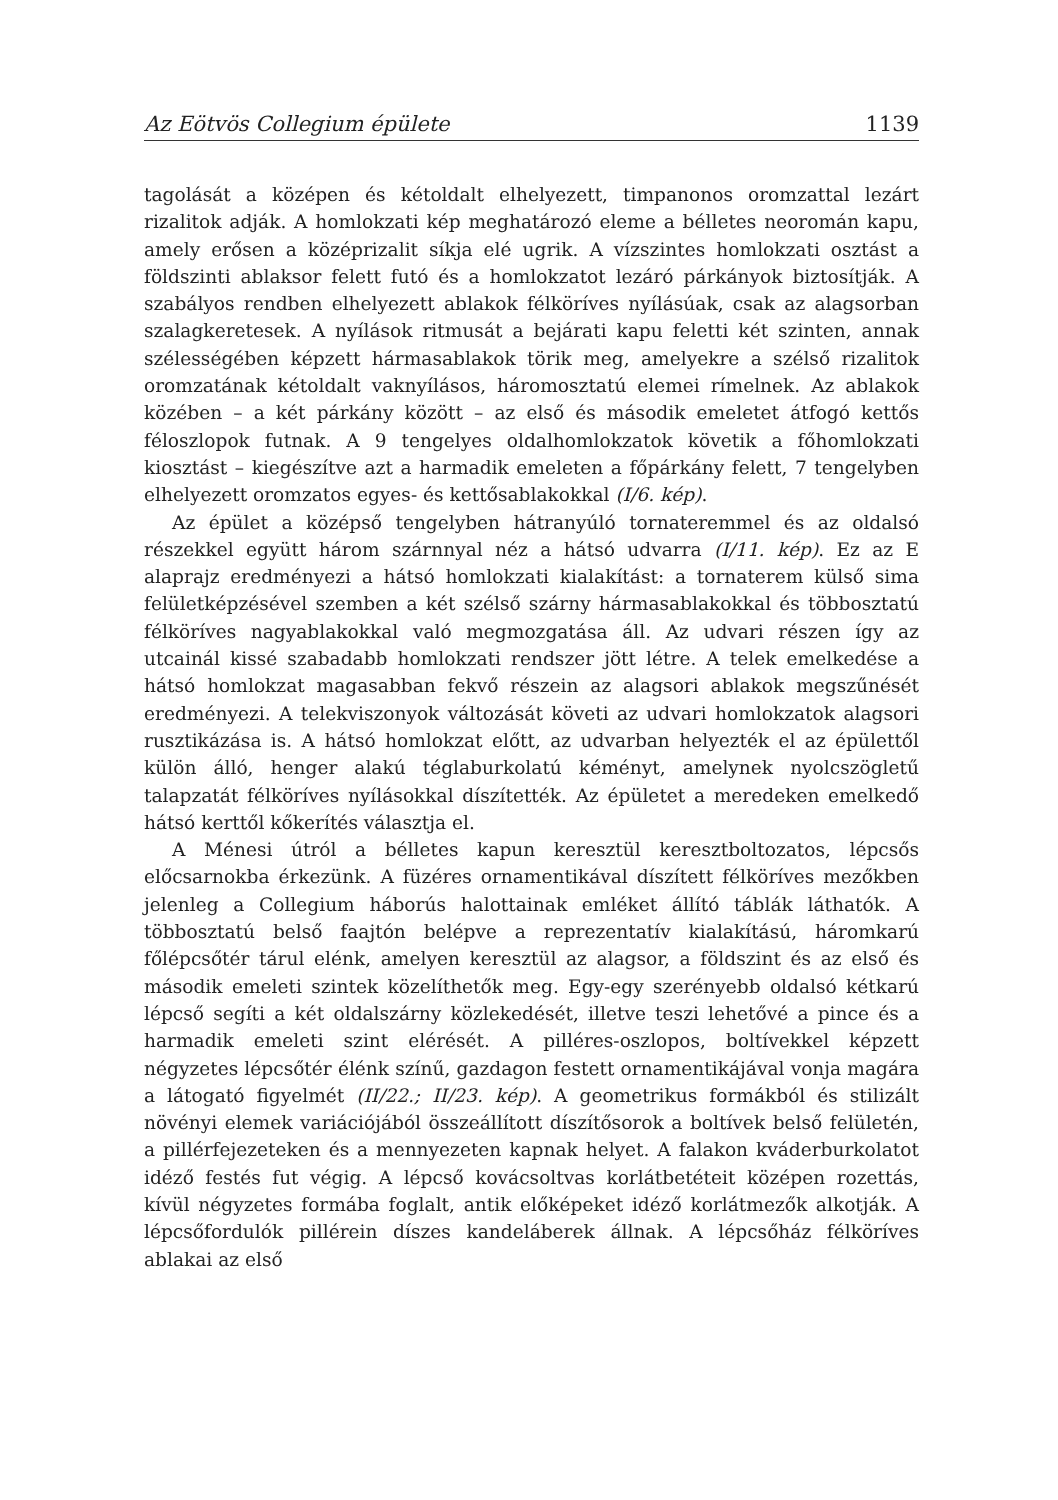Az Eötvös Collegium épülete 1139
tagolását a középen és kétoldalt elhelyezett, timpanonos oromzattal lezárt rizalitok adják. A homlokzati kép meghatározó eleme a bélletes neoromán kapu, amely erősen a középrizalit síkja elé ugrik. A vízszintes homlokzati osztást a földszinti ablaksor felett futó és a homlokzatot lezáró párkányok biztosítják. A szabályos rendben elhelyezett ablakok félköríves nyílásúak, csak az alagsorban szalagkeretesek. A nyílások ritmusát a bejárati kapu feletti két szinten, annak szélességében képzett hármasablakok törik meg, amelyekre a szélső rizalitok oromzatának kétoldalt vaknyílásos, háromosztatú elemei rímelnek. Az ablakok közében – a két párkány között – az első és második emeletet átfogó kettős féloszlopok futnak. A 9 tengelyes oldalhomlokzatok követik a főhomlokzati kiosztást – kiegészítve azt a harmadik emeleten a főpárkány felett, 7 tengelyben elhelyezett oromzatos egyes- és kettősablakokkal (I/6. kép).
Az épület a középső tengelyben hátranyúló tornateremmel és az oldalsó részekkel együtt három szárnnyal néz a hátsó udvarra (I/11. kép). Ez az E alaprajz eredményezi a hátsó homlokzati kialakítást: a tornaterem külső sima felületképzésével szemben a két szélső szárny hármasablakokkal és többosztatú félköríves nagyablakokkal való megmozgatása áll. Az udvari részen így az utcainál kissé szabadabb homlokzati rendszer jött létre. A telek emelkedése a hátsó homlokzat magasabban fekvő részein az alagsori ablakok megszűnését eredményezi. A telekviszonyok változását követi az udvari homlokzatok alagsori rusztikázása is. A hátsó homlokzat előtt, az udvarban helyezték el az épülettől külön álló, henger alakú téglaburkolatú kéményt, amelynek nyolcszögletű talapzatát félköríves nyílásokkal díszítették. Az épületet a meredeken emelkedő hátsó kerttől kőkerítés választja el.
A Ménesi útról a bélletes kapun keresztül keresztboltozatos, lépcsős előcsarnokba érkezünk. A füzéres ornamentikával díszített félköríves mezőkben jelenleg a Collegium háborús halottainak emléket állító táblák láthatók. A többosztatú belső faajtón belépve a reprezentatív kialakítású, háromkarú főlépcsőtér tárul elénk, amelyen keresztül az alagsor, a földszint és az első és második emeleti szintek közelíthetők meg. Egy-egy szerényebb oldalsó kétkarú lépcső segíti a két oldalszárny közlekedését, illetve teszi lehetővé a pince és a harmadik emeleti szint elérését. A pilléres-oszlopos, boltívekkel képzett négyzetes lépcsőtér élénk színű, gazdagon festett ornamentikájával vonja magára a látogató figyelmét (II/22.; II/23. kép). A geometrikus formákból és stilizált növényi elemek variációjából összeállított díszítősorok a boltívek belső felületén, a pillérfejezeteken és a mennyezeten kapnak helyet. A falakon kváderburkolatot idéző festés fut végig. A lépcső kovácsoltvas korlátbetéteit középen rozettás, kívül négyzetes formába foglalt, antik előképeket idéző korlátmezők alkotják. A lépcsőfordulók pillérein díszes kandeláberek állnak. A lépcsőház félköríves ablakai az első